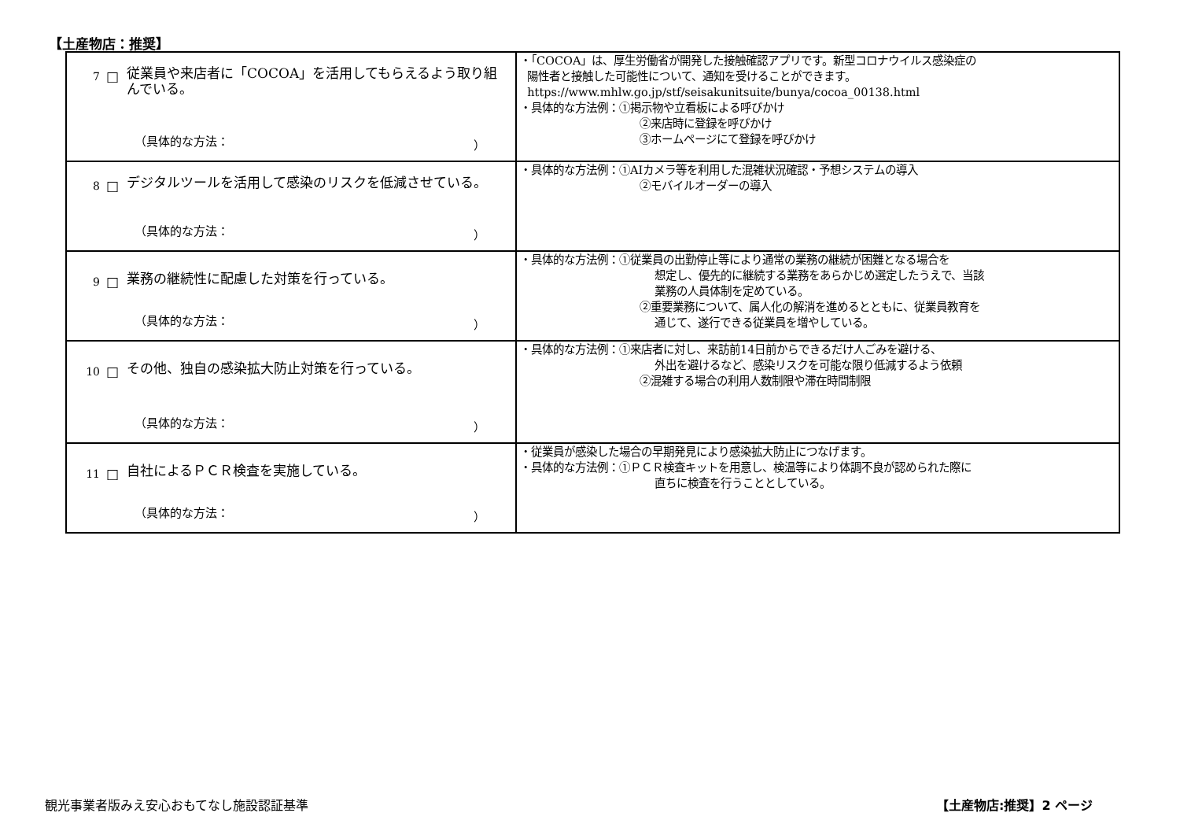【土産物店：推奨】
| 7 □ 従業員や来店者に「COCOA」を活用してもらえるよう取り組んでいる。 （具体的な方法： ） | ・「COCOA」は、厚生労働省が開発した接触確認アプリです。新型コロナウイルス感染症の 陽性者と接触した可能性について、通知を受けることができます。 https://www.mhlw.go.jp/stf/seisakunitsuite/bunya/cocoa_00138.html ・具体的な方法例：①掲示物や立看板による呼びかけ ②来店時に登録を呼びかけ ③ホームページにて登録を呼びかけ |
| 8 □ デジタルツールを活用して感染のリスクを低減させている。 （具体的な方法： ） | ・具体的な方法例：①AIカメラ等を利用した混雑状況確認・予想システムの導入 ②モバイルオーダーの導入 |
| 9 □ 業務の継続性に配慮した対策を行っている。 （具体的な方法： ） | ・具体的な方法例：①従業員の出勤停止等により通常の業務の継続が困難となる場合を 想定し、優先的に継続する業務をあらかじめ選定したうえで、当該 業務の人員体制を定めている。 ②重要業務について、属人化の解消を進めるとともに、従業員教育を 通じて、遂行できる従業員を増やしている。 |
| 10 □ その他、独自の感染拡大防止対策を行っている。 （具体的な方法： ） | ・具体的な方法例：①来店者に対し、来訪前14日前からできるだけ人ごみを避ける、 外出を避けるなど、感染リスクを可能な限り低減するよう依頼 ②混雑する場合の利用人数制限や滞在時間制限 |
| 11 □ 自社によるＰＣＲ検査を実施している。 （具体的な方法： ） | ・従業員が感染した場合の早期発見により感染拡大防止につなげます。 ・具体的な方法例：①ＰＣＲ検査キットを用意し、検温等により体調不良が認められた際に 直ちに検査を行うこととしている。 |
観光事業者版みえ安心おもてなし施設認証基準
【土産物店:推奨】2 ページ